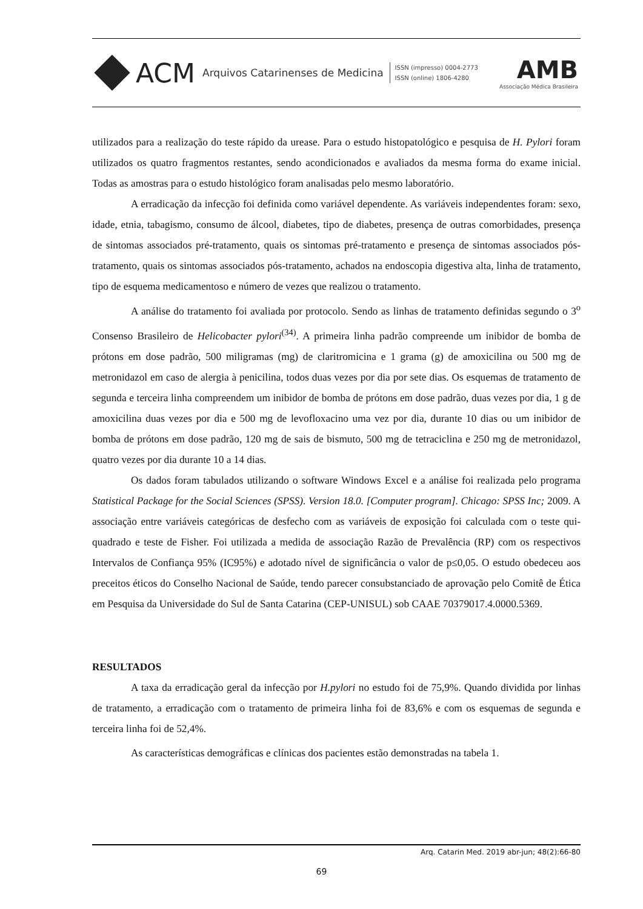ACM Arquivos Catarinenses de Medicina
ISSN (impresso) 0004-2773
ISSN (online) 1806-4280
AMB
Associação Médica Brasileira
utilizados para a realização do teste rápido da urease. Para o estudo histopatológico e pesquisa de H. Pylori foram utilizados os quatro fragmentos restantes, sendo acondicionados e avaliados da mesma forma do exame inicial. Todas as amostras para o estudo histológico foram analisadas pelo mesmo laboratório.
A erradicação da infecção foi definida como variável dependente. As variáveis independentes foram: sexo, idade, etnia, tabagismo, consumo de álcool, diabetes, tipo de diabetes, presença de outras comorbidades, presença de sintomas associados pré-tratamento, quais os sintomas pré-tratamento e presença de sintomas associados pós-tratamento, quais os sintomas associados pós-tratamento, achados na endoscopia digestiva alta, linha de tratamento, tipo de esquema medicamentoso e número de vezes que realizou o tratamento.
A análise do tratamento foi avaliada por protocolo. Sendo as linhas de tratamento definidas segundo o 3<sup>o</sup> Consenso Brasileiro de Helicobacter pylori<sup>(34)</sup>. A primeira linha padrão compreende um inibidor de bomba de prótons em dose padrão, 500 miligramas (mg) de claritromicina e 1 grama (g) de amoxicilina ou 500 mg de metronidazol em caso de alergia à penicilina, todos duas vezes por dia por sete dias. Os esquemas de tratamento de segunda e terceira linha compreendem um inibidor de bomba de prótons em dose padrão, duas vezes por dia, 1 g de amoxicilina duas vezes por dia e 500 mg de levofloxacino uma vez por dia, durante 10 dias ou um inibidor de bomba de prótons em dose padrão, 120 mg de sais de bismuto, 500 mg de tetraciclina e 250 mg de metronidazol, quatro vezes por dia durante 10 a 14 dias.
Os dados foram tabulados utilizando o software Windows Excel e a análise foi realizada pelo programa Statistical Package for the Social Sciences (SPSS). Version 18.0. [Computer program]. Chicago: SPSS Inc; 2009. A associação entre variáveis categóricas de desfecho com as variáveis de exposição foi calculada com o teste qui-quadrado e teste de Fisher. Foi utilizada a medida de associação Razão de Prevalência (RP) com os respectivos Intervalos de Confiança 95% (IC95%) e adotado nível de significância o valor de p≤0,05. O estudo obedeceu aos preceitos éticos do Conselho Nacional de Saúde, tendo parecer consubstanciado de aprovação pelo Comitê de Ética em Pesquisa da Universidade do Sul de Santa Catarina (CEP-UNISUL) sob CAAE 70379017.4.0000.5369.
RESULTADOS
A taxa da erradicação geral da infecção por H.pylori no estudo foi de 75,9%. Quando dividida por linhas de tratamento, a erradicação com o tratamento de primeira linha foi de 83,6% e com os esquemas de segunda e terceira linha foi de 52,4%.
As características demográficas e clínicas dos pacientes estão demonstradas na tabela 1.
Arq. Catarin Med. 2019 abr-jun; 48(2):66-80
69